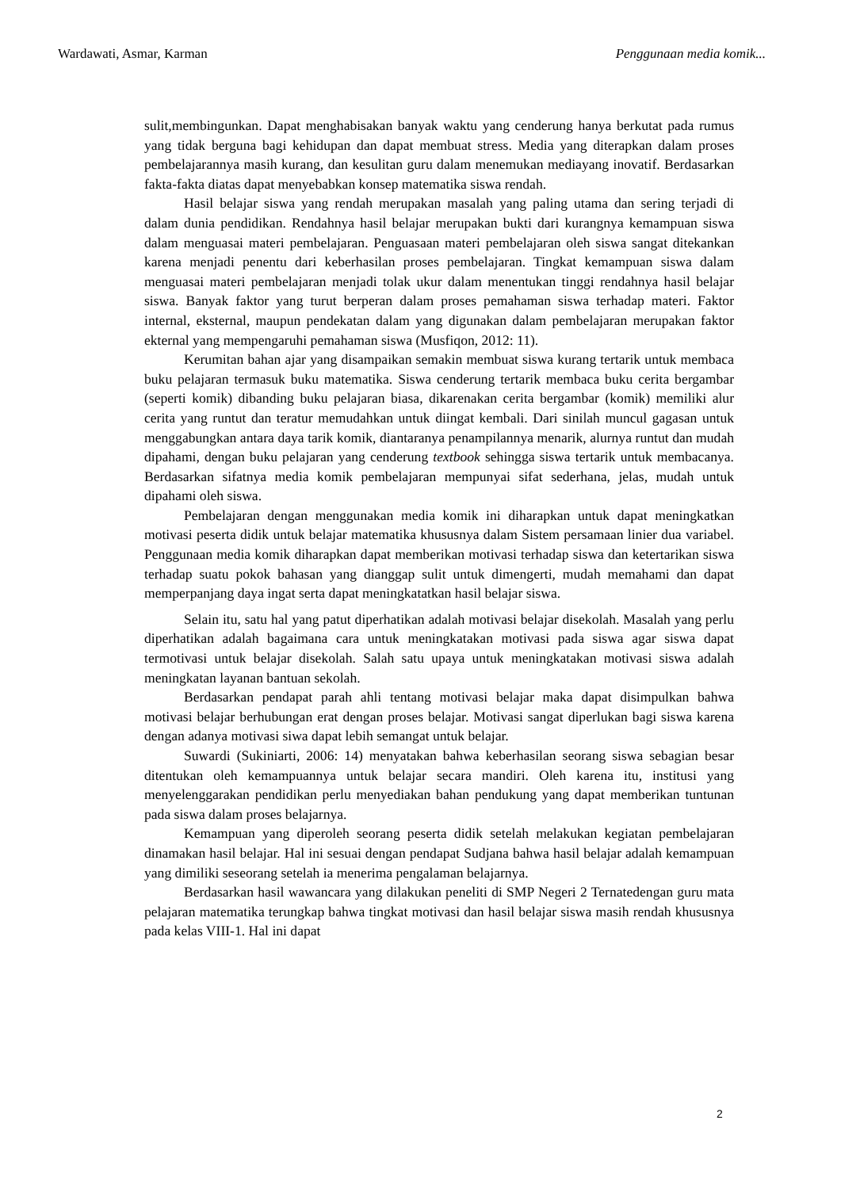Wardawati, Asmar, Karman Penggunaan media komik...
sulit,membingunkan. Dapat menghabisakan banyak waktu yang cenderung hanya berkutat pada rumus yang tidak berguna bagi kehidupan dan dapat membuat stress. Media yang diterapkan dalam proses pembelajarannya masih kurang, dan kesulitan guru dalam menemukan mediayang inovatif. Berdasarkan fakta-fakta diatas dapat menyebabkan konsep matematika siswa rendah.
Hasil belajar siswa yang rendah merupakan masalah yang paling utama dan sering terjadi di dalam dunia pendidikan. Rendahnya hasil belajar merupakan bukti dari kurangnya kemampuan siswa dalam menguasai materi pembelajaran. Penguasaan materi pembelajaran oleh siswa sangat ditekankan karena menjadi penentu dari keberhasilan proses pembelajaran. Tingkat kemampuan siswa dalam menguasai materi pembelajaran menjadi tolak ukur dalam menentukan tinggi rendahnya hasil belajar siswa. Banyak faktor yang turut berperan dalam proses pemahaman siswa terhadap materi. Faktor internal, eksternal, maupun pendekatan dalam yang digunakan dalam pembelajaran merupakan faktor ekternal yang mempengaruhi pemahaman siswa (Musfiqon, 2012: 11).
Kerumitan bahan ajar yang disampaikan semakin membuat siswa kurang tertarik untuk membaca buku pelajaran termasuk buku matematika. Siswa cenderung tertarik membaca buku cerita bergambar (seperti komik) dibanding buku pelajaran biasa, dikarenakan cerita bergambar (komik) memiliki alur cerita yang runtut dan teratur memudahkan untuk diingat kembali. Dari sinilah muncul gagasan untuk menggabungkan antara daya tarik komik, diantaranya penampilannya menarik, alurnya runtut dan mudah dipahami, dengan buku pelajaran yang cenderung textbook sehingga siswa tertarik untuk membacanya. Berdasarkan sifatnya media komik pembelajaran mempunyai sifat sederhana, jelas, mudah untuk dipahami oleh siswa.
Pembelajaran dengan menggunakan media komik ini diharapkan untuk dapat meningkatkan motivasi peserta didik untuk belajar matematika khususnya dalam Sistem persamaan linier dua variabel. Penggunaan media komik diharapkan dapat memberikan motivasi terhadap siswa dan ketertarikan siswa terhadap suatu pokok bahasan yang dianggap sulit untuk dimengerti, mudah memahami dan dapat memperpanjang daya ingat serta dapat meningkatatkan hasil belajar siswa.
Selain itu, satu hal yang patut diperhatikan adalah motivasi belajar disekolah. Masalah yang perlu diperhatikan adalah bagaimana cara untuk meningkatakan motivasi pada siswa agar siswa dapat termotivasi untuk belajar disekolah. Salah satu upaya untuk meningkatakan motivasi siswa adalah meningkatan layanan bantuan sekolah.
Berdasarkan pendapat parah ahli tentang motivasi belajar maka dapat disimpulkan bahwa motivasi belajar berhubungan erat dengan proses belajar. Motivasi sangat diperlukan bagi siswa karena dengan adanya motivasi siwa dapat lebih semangat untuk belajar.
Suwardi (Sukiniarti, 2006: 14) menyatakan bahwa keberhasilan seorang siswa sebagian besar ditentukan oleh kemampuannya untuk belajar secara mandiri. Oleh karena itu, institusi yang menyelenggarakan pendidikan perlu menyediakan bahan pendukung yang dapat memberikan tuntunan pada siswa dalam proses belajarnya.
Kemampuan yang diperoleh seorang peserta didik setelah melakukan kegiatan pembelajaran dinamakan hasil belajar. Hal ini sesuai dengan pendapat Sudjana bahwa hasil belajar adalah kemampuan yang dimiliki seseorang setelah ia menerima pengalaman belajarnya.
Berdasarkan hasil wawancara yang dilakukan peneliti di SMP Negeri 2 Ternatedengan guru mata pelajaran matematika terungkap bahwa tingkat motivasi dan hasil belajar siswa masih rendah khususnya pada kelas VIII-1. Hal ini dapat
2